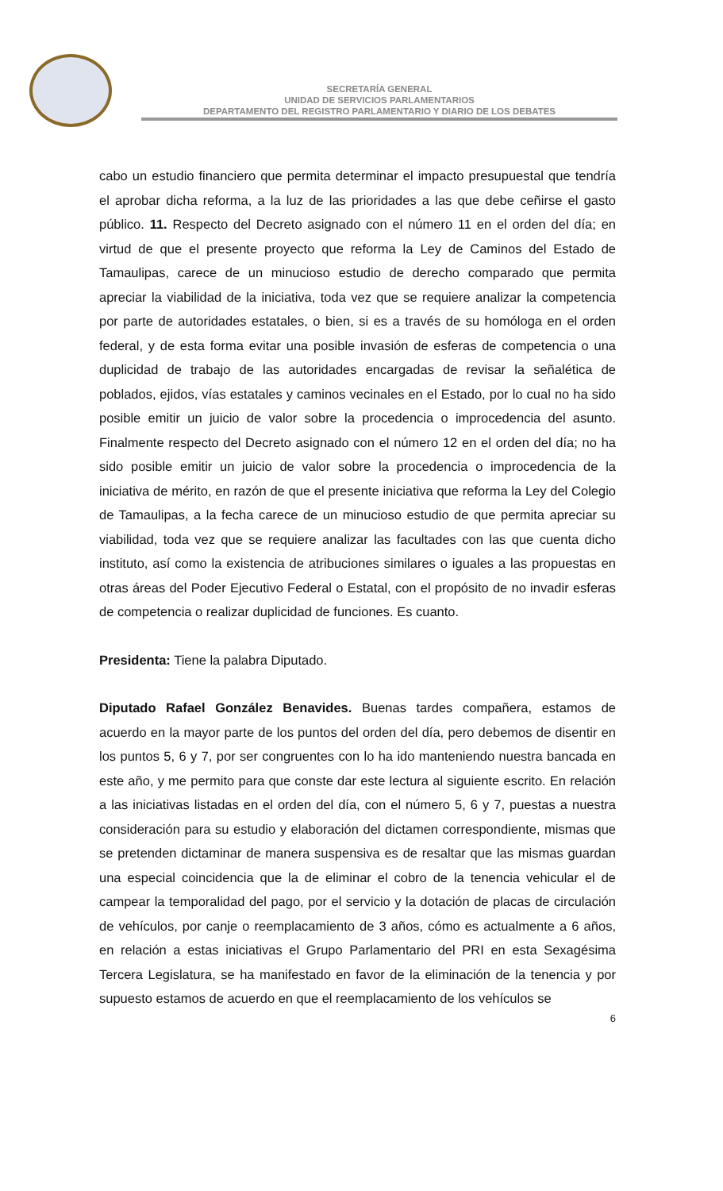SECRETARÍA GENERAL
UNIDAD DE SERVICIOS PARLAMENTARIOS
DEPARTAMENTO DEL REGISTRO PARLAMENTARIO Y DIARIO DE LOS DEBATES
cabo un estudio financiero que permita determinar el impacto presupuestal que tendría el aprobar dicha reforma, a la luz de las prioridades a las que debe ceñirse el gasto público. 11. Respecto del Decreto asignado con el número 11 en el orden del día; en virtud de que el presente proyecto que reforma la Ley de Caminos del Estado de Tamaulipas, carece de un minucioso estudio de derecho comparado que permita apreciar la viabilidad de la iniciativa, toda vez que se requiere analizar la competencia por parte de autoridades estatales, o bien, si es a través de su homóloga en el orden federal, y de esta forma evitar una posible invasión de esferas de competencia o una duplicidad de trabajo de las autoridades encargadas de revisar la señalética de poblados, ejidos, vías estatales y caminos vecinales en el Estado, por lo cual no ha sido posible emitir un juicio de valor sobre la procedencia o improcedencia del asunto. Finalmente respecto del Decreto asignado con el número 12 en el orden del día; no ha sido posible emitir un juicio de valor sobre la procedencia o improcedencia de la iniciativa de mérito, en razón de que el presente iniciativa que reforma la Ley del Colegio de Tamaulipas, a la fecha carece de un minucioso estudio de que permita apreciar su viabilidad, toda vez que se requiere analizar las facultades con las que cuenta dicho instituto, así como la existencia de atribuciones similares o iguales a las propuestas en otras áreas del Poder Ejecutivo Federal o Estatal, con el propósito de no invadir esferas de competencia o realizar duplicidad de funciones. Es cuanto.
Presidenta: Tiene la palabra Diputado.
Diputado Rafael González Benavides. Buenas tardes compañera, estamos de acuerdo en la mayor parte de los puntos del orden del día, pero debemos de disentir en los puntos 5, 6 y 7, por ser congruentes con lo ha ido manteniendo nuestra bancada en este año, y me permito para que conste dar este lectura al siguiente escrito. En relación a las iniciativas listadas en el orden del día, con el número 5, 6 y 7, puestas a nuestra consideración para su estudio y elaboración del dictamen correspondiente, mismas que se pretenden dictaminar de manera suspensiva es de resaltar que las mismas guardan una especial coincidencia que la de eliminar el cobro de la tenencia vehicular el de campear la temporalidad del pago, por el servicio y la dotación de placas de circulación de vehículos, por canje o reemplacamiento de 3 años, cómo es actualmente a 6 años, en relación a estas iniciativas el Grupo Parlamentario del PRI en esta Sexagésima Tercera Legislatura, se ha manifestado en favor de la eliminación de la tenencia y por supuesto estamos de acuerdo en que el reemplacamiento de los vehículos se
6